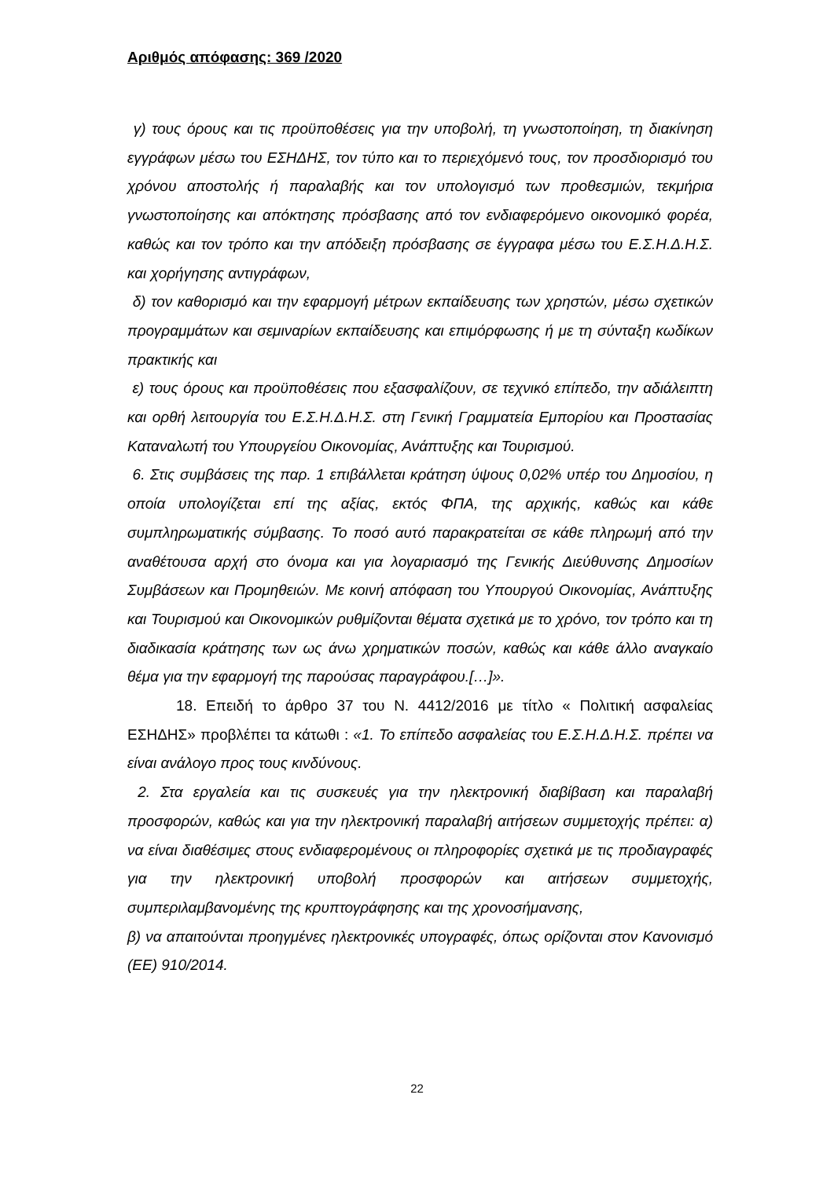Αριθμός απόφασης: 369 /2020
γ) τους όρους και τις προϋποθέσεις για την υποβολή, τη γνωστοποίηση, τη διακίνηση εγγράφων μέσω του ΕΣΗΔΗΣ, τον τύπο και το περιεχόμενό τους, τον προσδιορισμό του χρόνου αποστολής ή παραλαβής και τον υπολογισμό των προθεσμιών, τεκμήρια γνωστοποίησης και απόκτησης πρόσβασης από τον ενδιαφερόμενο οικονομικό φορέα, καθώς και τον τρόπο και την απόδειξη πρόσβασης σε έγγραφα μέσω του Ε.Σ.Η.Δ.Η.Σ. και χορήγησης αντιγράφων,
δ) τον καθορισμό και την εφαρμογή μέτρων εκπαίδευσης των χρηστών, μέσω σχετικών προγραμμάτων και σεμιναρίων εκπαίδευσης και επιμόρφωσης ή με τη σύνταξη κωδίκων πρακτικής και
ε) τους όρους και προϋποθέσεις που εξασφαλίζουν, σε τεχνικό επίπεδο, την αδιάλειπτη και ορθή λειτουργία του Ε.Σ.Η.Δ.Η.Σ. στη Γενική Γραμματεία Εμπορίου και Προστασίας Καταναλωτή του Υπουργείου Οικονομίας, Ανάπτυξης και Τουρισμού.
6. Στις συμβάσεις της παρ. 1 επιβάλλεται κράτηση ύψους 0,02% υπέρ του Δημοσίου, η οποία υπολογίζεται επί της αξίας, εκτός ΦΠΑ, της αρχικής, καθώς και κάθε συμπληρωματικής σύμβασης. Το ποσό αυτό παρακρατείται σε κάθε πληρωμή από την αναθέτουσα αρχή στο όνομα και για λογαριασμό της Γενικής Διεύθυνσης Δημοσίων Συμβάσεων και Προμηθειών. Με κοινή απόφαση του Υπουργού Οικονομίας, Ανάπτυξης και Τουρισμού και Οικονομικών ρυθμίζονται θέματα σχετικά με το χρόνο, τον τρόπο και τη διαδικασία κράτησης των ως άνω χρηματικών ποσών, καθώς και κάθε άλλο αναγκαίο θέμα για την εφαρμογή της παρούσας παραγράφου.[…]».
18. Επειδή το άρθρο 37 του Ν. 4412/2016 με τίτλο « Πολιτική ασφαλείας ΕΣΗΔΗΣ» προβλέπει τα κάτωθι : «1. Το επίπεδο ασφαλείας του Ε.Σ.Η.Δ.Η.Σ. πρέπει να είναι ανάλογο προς τους κινδύνους.
2. Στα εργαλεία και τις συσκευές για την ηλεκτρονική διαβίβαση και παραλαβή προσφορών, καθώς και για την ηλεκτρονική παραλαβή αιτήσεων συμμετοχής πρέπει: α) να είναι διαθέσιμες στους ενδιαφερομένους οι πληροφορίες σχετικά με τις προδιαγραφές για την ηλεκτρονική υποβολή προσφορών και αιτήσεων συμμετοχής, συμπεριλαμβανομένης της κρυπτογράφησης και της χρονοσήμανσης,
β) να απαιτούνται προηγμένες ηλεκτρονικές υπογραφές, όπως ορίζονται στον Κανονισμό (ΕΕ) 910/2014.
22